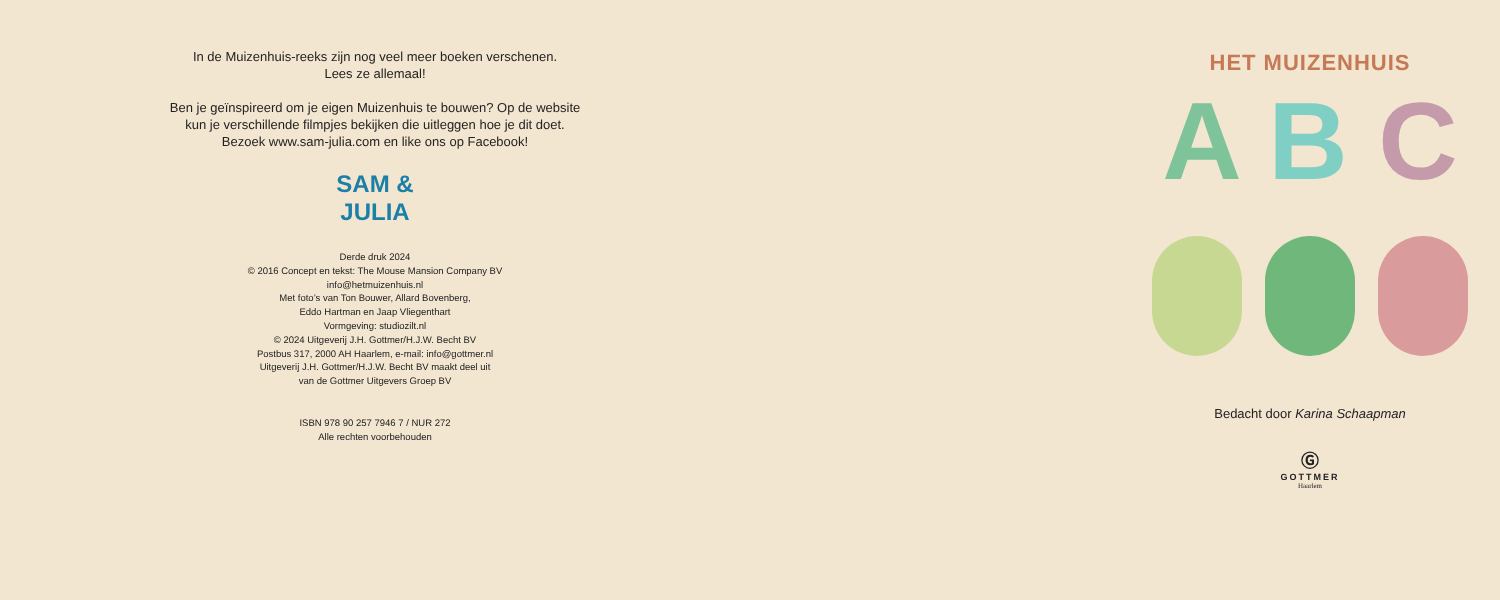In de Muizenhuis-reeks zijn nog veel meer boeken verschenen.
Lees ze allemaal!
Ben je geïnspireerd om je eigen Muizenhuis te bouwen? Op de website
kun je verschillende filmpjes bekijken die uitleggen hoe je dit doet.
Bezoek www.sam-julia.com en like ons op Facebook!
SAM &
JULIA
Derde druk 2024
© 2016 Concept en tekst: The Mouse Mansion Company BV
info@hetmuizenhuis.nl
Met foto’s van Ton Bouwer, Allard Bovenberg,
Eddo Hartman en Jaap Vliegenthart
Vormgeving: studiozilt.nl
© 2024 Uitgeverij J.H. Gottmer/H.J.W. Becht BV
Postbus 317, 2000 AH Haarlem, e-mail: info@gottmer.nl
Uitgeverij J.H. Gottmer/H.J.W. Becht BV maakt deel uit
van de Gottmer Uitgevers Groep BV
ISBN 978 90 257 7946 7 / NUR 272
Alle rechten voorbehouden
HET MUIZENHUIS
A B C
Bedacht door Karina Schaapman
Ⓖ
GOTTMER
Haarlem